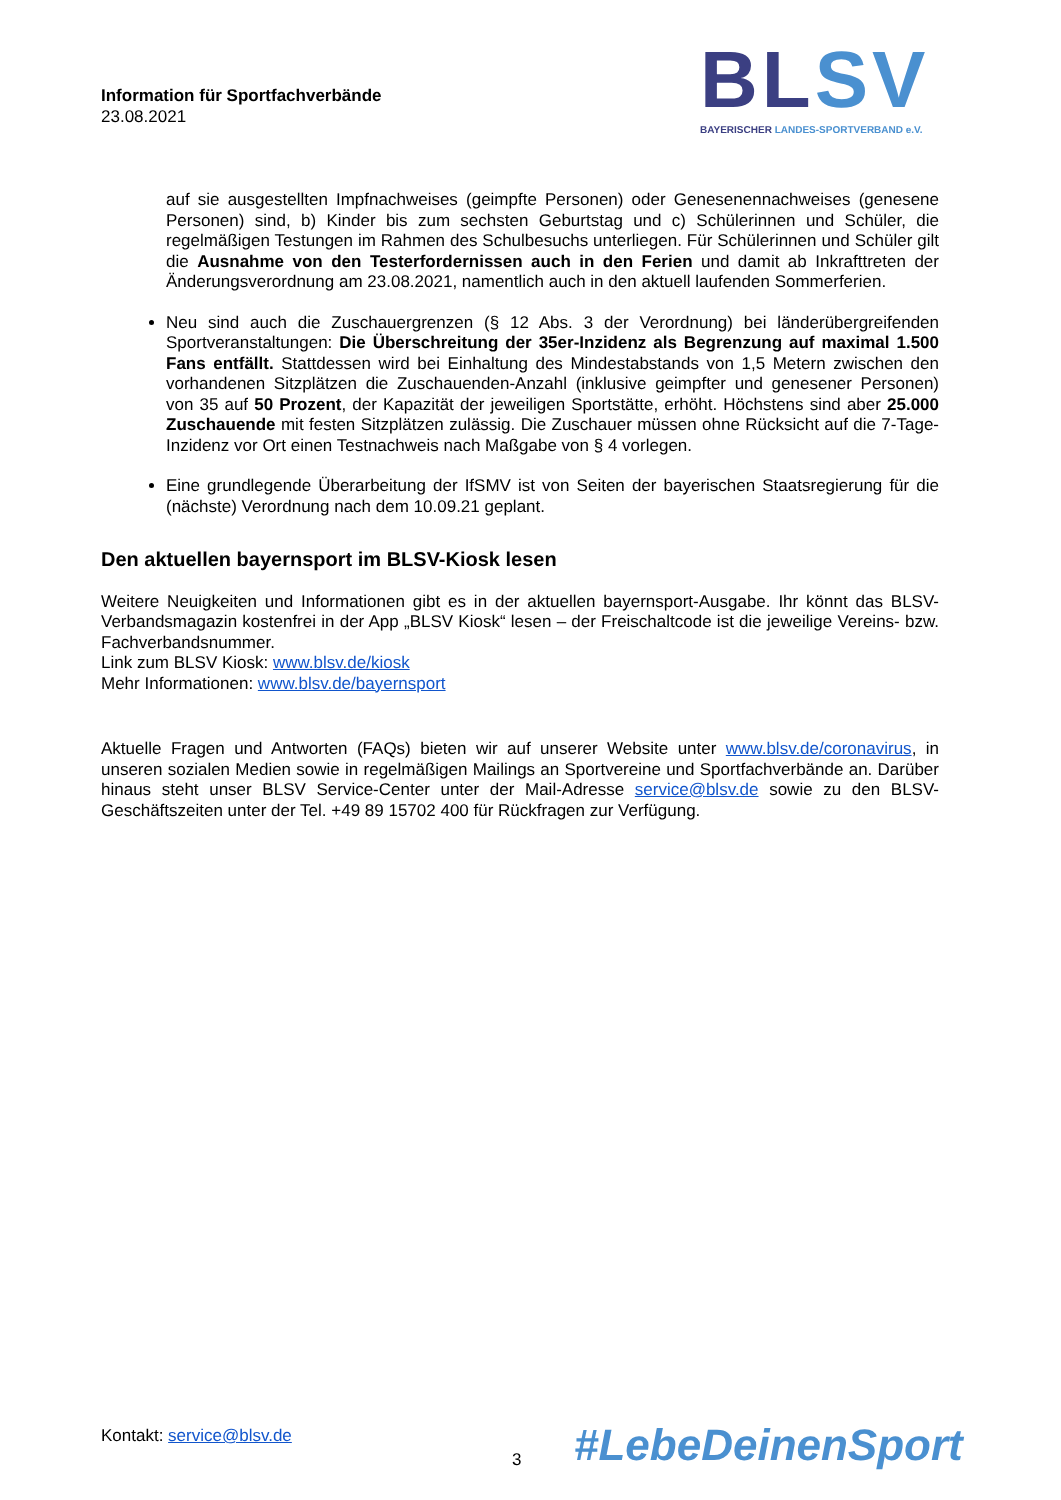Information für Sportfachverbände
23.08.2021
BLSV
BAYERISCHER LANDES-SPORTVERBAND e.V.
auf sie ausgestellten Impfnachweises (geimpfte Personen) oder Genesenennachweises (genesene Personen) sind, b) Kinder bis zum sechsten Geburtstag und c) Schülerinnen und Schüler, die regelmäßigen Testungen im Rahmen des Schulbesuchs unterliegen. Für Schülerinnen und Schüler gilt die Ausnahme von den Testerfordernissen auch in den Ferien und damit ab Inkrafttreten der Änderungsverordnung am 23.08.2021, namentlich auch in den aktuell laufenden Sommerferien.
Neu sind auch die Zuschauergrenzen (§ 12 Abs. 3 der Verordnung) bei länderübergreifenden Sportveranstaltungen: Die Überschreitung der 35er-Inzidenz als Begrenzung auf maximal 1.500 Fans entfällt. Stattdessen wird bei Einhaltung des Mindestabstands von 1,5 Metern zwischen den vorhandenen Sitzplätzen die Zuschauenden-Anzahl (inklusive geimpfter und genesener Personen) von 35 auf 50 Prozent, der Kapazität der jeweiligen Sportstätte, erhöht. Höchstens sind aber 25.000 Zuschauende mit festen Sitzplätzen zulässig. Die Zuschauer müssen ohne Rücksicht auf die 7-Tage-Inzidenz vor Ort einen Testnachweis nach Maßgabe von § 4 vorlegen.
Eine grundlegende Überarbeitung der IfSMV ist von Seiten der bayerischen Staatsregierung für die (nächste) Verordnung nach dem 10.09.21 geplant.
Den aktuellen bayernsport im BLSV-Kiosk lesen
Weitere Neuigkeiten und Informationen gibt es in der aktuellen bayernsport-Ausgabe. Ihr könnt das BLSV-Verbandsmagazin kostenfrei in der App „BLSV Kiosk“ lesen – der Freischaltcode ist die jeweilige Vereins- bzw. Fachverbandsnummer.
Link zum BLSV Kiosk: www.blsv.de/kiosk
Mehr Informationen: www.blsv.de/bayernsport
Aktuelle Fragen und Antworten (FAQs) bieten wir auf unserer Website unter www.blsv.de/coronavirus, in unseren sozialen Medien sowie in regelmäßigen Mailings an Sportvereine und Sportfachverbände an. Darüber hinaus steht unser BLSV Service-Center unter der Mail-Adresse service@blsv.de sowie zu den BLSV-Geschäftszeiten unter der Tel. +49 89 15702 400 für Rückfragen zur Verfügung.
Kontakt: service@blsv.de
3 #LebeDeinenSport